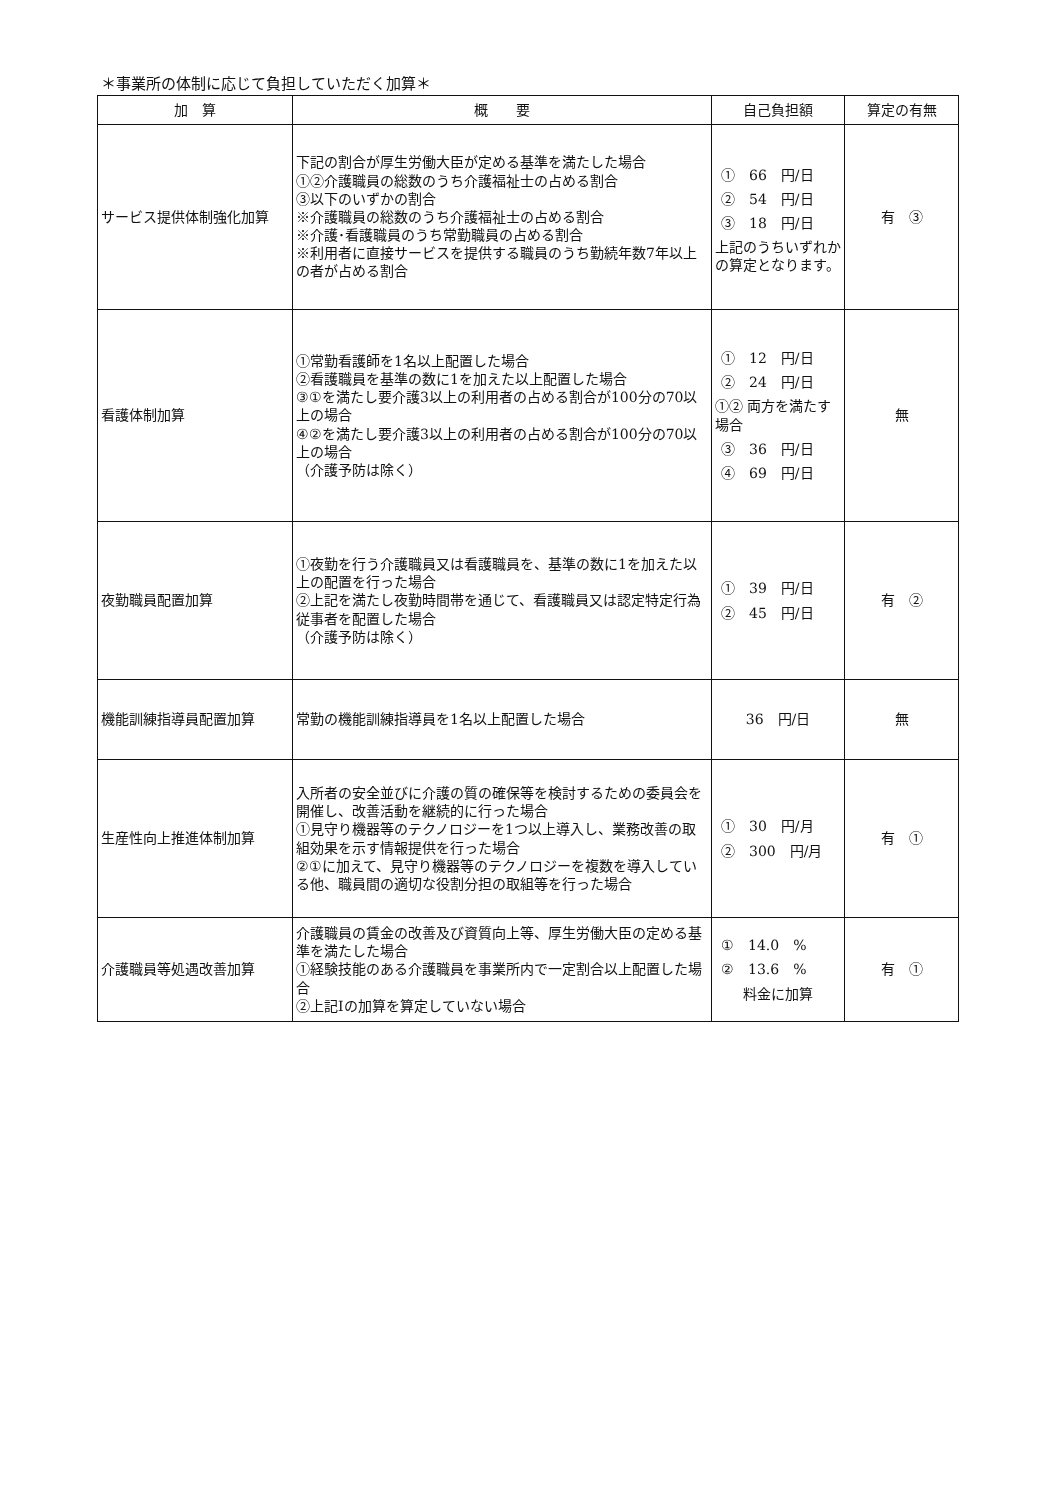＊事業所の体制に応じて負担していただく加算＊
| 加 算 | 概 要 | 自己負担額 | 算定の有無 |
| --- | --- | --- | --- |
| サービス提供体制強化加算 | 下記の割合が厚生労働大臣が定める基準を満たした場合 ①②介護職員の総数のうち介護福祉士の占める割合 ③以下のいずかの割合 ※介護職員の総数のうち介護福祉士の占める割合 ※介護･看護職員のうち常勤職員の占める割合 ※利用者に直接サービスを提供する職員のうち勤続年数7年以上の者が占める割合 | ① 66 円/日 ② 54 円/日 ③ 18 円/日 上記のうちいずれかの算定となります。 | 有 ③ |
| 看護体制加算 | ①常勤看護師を1名以上配置した場合 ②看護職員を基準の数に1を加えた以上配置した場合 ③①を満たし要介護3以上の利用者の占める割合が100分の70以上の場合 ④②を満たし要介護3以上の利用者の占める割合が100分の70以上の場合 （介護予防は除く） | ① 12 円/日 ② 24 円/日 ①② 両方を満たす場合 ③ 36 円/日 ④ 69 円/日 | 無 |
| 夜勤職員配置加算 | ①夜勤を行う介護職員又は看護職員を、基準の数に1を加えた以上の配置を行った場合 ②上記を満たし夜勤時間帯を通じて、看護職員又は認定特定行為従事者を配置した場合 （介護予防は除く） | ① 39 円/日 ② 45 円/日 | 有 ② |
| 機能訓練指導員配置加算 | 常勤の機能訓練指導員を1名以上配置した場合 | 36 円/日 | 無 |
| 生産性向上推進体制加算 | 入所者の安全並びに介護の質の確保等を検討するための委員会を開催し、改善活動を継続的に行った場合 ①見守り機器等のテクノロジーを1つ以上導入し、業務改善の取組効果を示す情報提供を行った場合 ②①に加えて、見守り機器等のテクノロジーを複数を導入している他、職員間の適切な役割分担の取組等を行った場合 | ① 30 円/月 ② 300 円/月 | 有 ① |
| 介護職員等処遇改善加算 | 介護職員の賃金の改善及び資質向上等、厚生労働大臣の定める基準を満たした場合 ①経験技能のある介護職員を事業所内で一定割合以上配置した場合 ②上記Ⅰの加算を算定していない場合 | ① 14.0 % ② 13.6 % 料金に加算 | 有 ① |